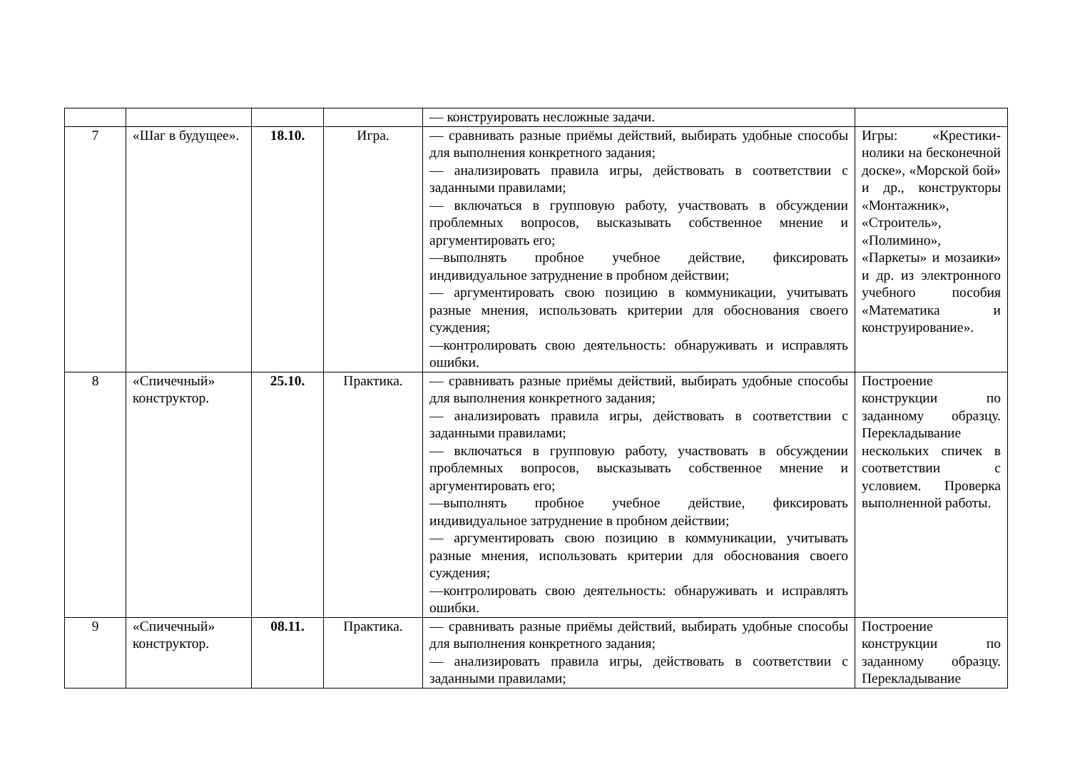| | | | | — конструировать несложные задачи. | |
| 7 | «Шаг в будущее». | 18.10. | Игра. | — сравнивать разные приёмы действий, выбирать удобные способы для выполнения конкретного задания; — анализировать правила игры, действовать в соответствии с заданными правилами; — включаться в групповую работу, участвовать в обсуждении проблемных вопросов, высказывать собственное мнение и аргументировать его; —выполнять пробное учебное действие, фиксировать индивидуальное затруднение в пробном действии; — аргументировать свою позицию в коммуникации, учитывать разные мнения, использовать критерии для обоснования своего суждения; —контролировать свою деятельность: обнаруживать и исправлять ошибки. | Игры: «Крестики-нолики на бесконечной доске», «Морской бой» и др., конструкторы «Монтажник», «Строитель», «Полимино», «Паркеты» и мозаики» и др. из электронного учебного пособия «Математика и конструирование». |
| 8 | «Спичечный» конструктор. | 25.10. | Практика. | — сравнивать разные приёмы действий, выбирать удобные способы для выполнения конкретного задания; — анализировать правила игры, действовать в соответствии с заданными правилами; — включаться в групповую работу, участвовать в обсуждении проблемных вопросов, высказывать собственное мнение и аргументировать его; —выполнять пробное учебное действие, фиксировать индивидуальное затруднение в пробном действии; — аргументировать свою позицию в коммуникации, учитывать разные мнения, использовать критерии для обоснования своего суждения; —контролировать свою деятельность: обнаруживать и исправлять ошибки. | Построение конструкции по заданному образцу. Перекладывание нескольких спичек в соответствии с условием. Проверка выполненной работы. |
| 9 | «Спичечный» конструктор. | 08.11. | Практика. | — сравнивать разные приёмы действий, выбирать удобные способы для выполнения конкретного задания; — анализировать правила игры, действовать в соответствии с заданными правилами; | Построение конструкции по заданному образцу. Перекладывание |